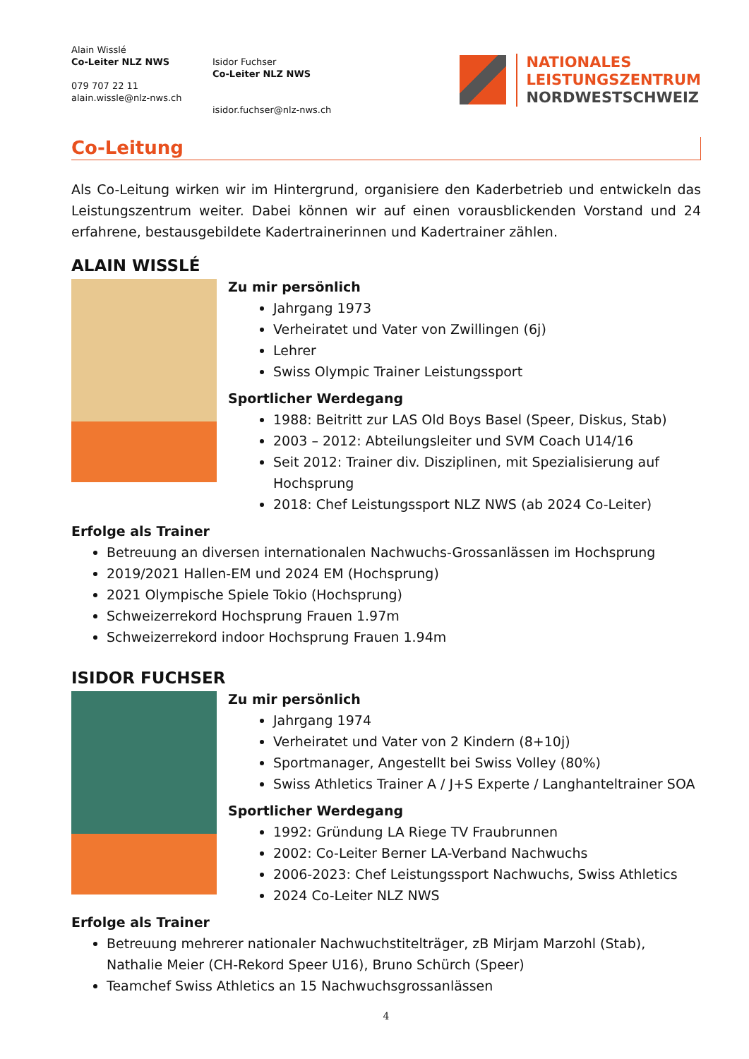Alain Wisslé
Co-Leiter NLZ NWS
079 707 22 11
alain.wissle@nlz-nws.ch
Isidor Fuchser
Co-Leiter NLZ NWS
isidor.fuchser@nlz-nws.ch
NATIONALES
LEISTUNGSZENTRUM
NORDWESTSCHWEIZ
Co-Leitung
Als Co-Leitung wirken wir im Hintergrund, organisiere den Kaderbetrieb und entwickeln das Leistungszentrum weiter. Dabei können wir auf einen vorausblickenden Vorstand und 24 erfahrene, bestausgebildete Kadertrainerinnen und Kadertrainer zählen.
ALAIN WISSLÉ
Zu mir persönlich
Jahrgang 1973
Verheiratet und Vater von Zwillingen (6j)
Lehrer
Swiss Olympic Trainer Leistungssport
Sportlicher Werdegang
1988: Beitritt zur LAS Old Boys Basel (Speer, Diskus, Stab)
2003 – 2012: Abteilungsleiter und SVM Coach U14/16
Seit 2012: Trainer div. Disziplinen, mit Spezialisierung auf Hochsprung
2018: Chef Leistungssport NLZ NWS (ab 2024 Co-Leiter)
Erfolge als Trainer
Betreuung an diversen internationalen Nachwuchs-Grossanlässen im Hochsprung
2019/2021 Hallen-EM und 2024 EM (Hochsprung)
2021 Olympische Spiele Tokio (Hochsprung)
Schweizerrekord Hochsprung Frauen 1.97m
Schweizerrekord indoor Hochsprung Frauen 1.94m
ISIDOR FUCHSER
Zu mir persönlich
Jahrgang 1974
Verheiratet und Vater von 2 Kindern (8+10j)
Sportmanager, Angestellt bei Swiss Volley (80%)
Swiss Athletics Trainer A / J+S Experte / Langhanteltrainer SOA
Sportlicher Werdegang
1992: Gründung LA Riege TV Fraubrunnen
2002: Co-Leiter Berner LA-Verband Nachwuchs
2006-2023: Chef Leistungssport Nachwuchs, Swiss Athletics
2024 Co-Leiter NLZ NWS
Erfolge als Trainer
Betreuung mehrerer nationaler Nachwuchstitelträger, zB Mirjam Marzohl (Stab), Nathalie Meier (CH-Rekord Speer U16), Bruno Schürch (Speer)
Teamchef Swiss Athletics an 15 Nachwuchsgrossanlässen
4